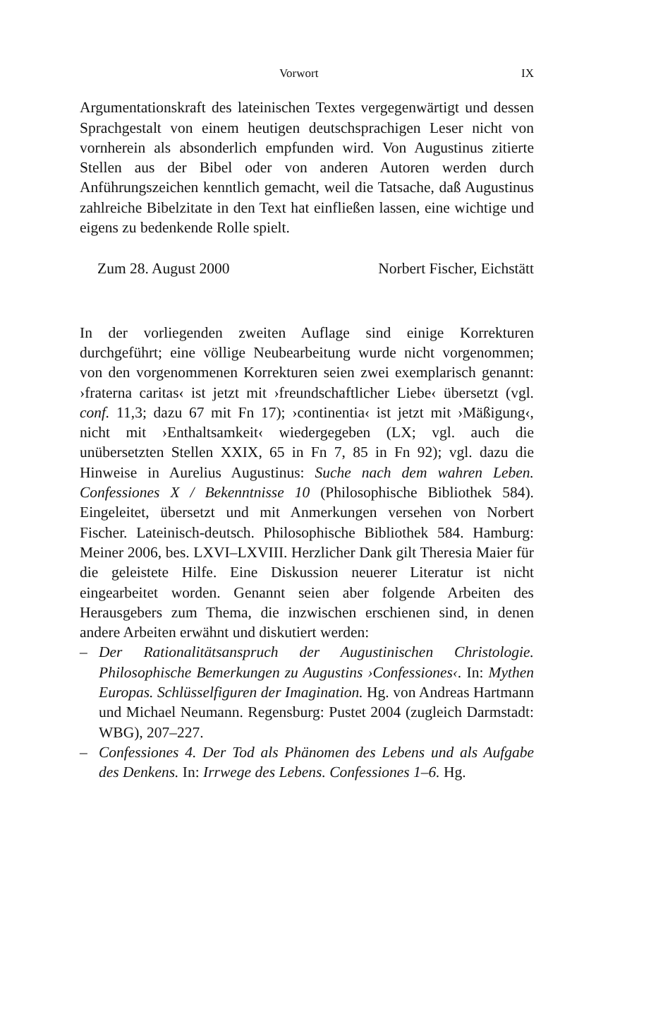Vorwort IX
Argumentationskraft des lateinischen Textes vergegenwärtigt und dessen Sprachgestalt von einem heutigen deutschsprachigen Leser nicht von vornherein als absonderlich empfunden wird. Von Augustinus zitierte Stellen aus der Bibel oder von anderen Autoren werden durch Anführungszeichen kenntlich gemacht, weil die Tatsache, daß Augustinus zahlreiche Bibelzitate in den Text hat einfließen lassen, eine wichtige und eigens zu bedenkende Rolle spielt.
Zum 28. August 2000 Norbert Fischer, Eichstätt
In der vorliegenden zweiten Auflage sind einige Korrekturen durchgeführt; eine völlige Neubearbeitung wurde nicht vorgenommen; von den vorgenommenen Korrekturen seien zwei exemplarisch genannt: ›fraterna caritas‹ ist jetzt mit ›freundschaftlicher Liebe‹ übersetzt (vgl. conf. 11,3; dazu 67 mit Fn 17); ›continentia‹ ist jetzt mit ›Mäßigung‹, nicht mit ›Enthaltsamkeit‹ wiedergegeben (LX; vgl. auch die unübersetzten Stellen XXIX, 65 in Fn 7, 85 in Fn 92); vgl. dazu die Hinweise in Aurelius Augustinus: Suche nach dem wahren Leben. Confessiones X / Bekenntnisse 10 (Philosophische Bibliothek 584). Eingeleitet, übersetzt und mit Anmerkungen versehen von Norbert Fischer. Lateinisch-deutsch. Philosophische Bibliothek 584. Hamburg: Meiner 2006, bes. LXVI–LXVIII. Herzlicher Dank gilt Theresia Maier für die geleistete Hilfe. Eine Diskussion neuerer Literatur ist nicht eingearbeitet worden. Genannt seien aber folgende Arbeiten des Herausgebers zum Thema, die inzwischen erschienen sind, in denen andere Arbeiten erwähnt und diskutiert werden:
– Der Rationalitätsanspruch der Augustinischen Christologie. Philosophische Bemerkungen zu Augustins ›Confessiones‹. In: Mythen Europas. Schlüsselfiguren der Imagination. Hg. von Andreas Hartmann und Michael Neumann. Regensburg: Pustet 2004 (zugleich Darmstadt: WBG), 207–227.
– Confessiones 4. Der Tod als Phänomen des Lebens und als Aufgabe des Denkens. In: Irrwege des Lebens. Confessiones 1–6. Hg.